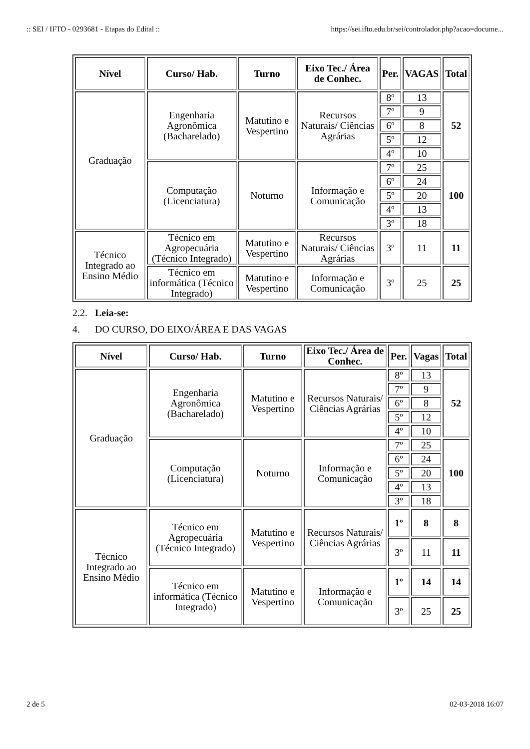:: SEI / IFTO - 0293681 - Etapas do Edital :: https://sei.ifto.edu.br/sei/controlador.php?acao=docume...
| Nível | Curso/ Hab. | Turno | Eixo Tec./ Área de Conhec. | Per. | VAGAS | Total |
| --- | --- | --- | --- | --- | --- | --- |
| Graduação | Engenharia Agronômica (Bacharelado) | Matutino e Vespertino | Recursos Naturais/ Ciências Agrárias | 8º | 13 | 52 |
| | | | | 7º | 9 | |
| | | | | 6º | 8 | |
| | | | | 5º | 12 | |
| | | | | 4º | 10 | |
| | Computação (Licenciatura) | Noturno | Informação e Comunicação | 7º | 25 | 100 |
| | | | | 6º | 24 | |
| | | | | 5º | 20 | |
| | | | | 4º | 13 | |
| | | | | 3º | 18 | |
| Técnico Integrado ao Ensino Médio | Técnico em Agropecuária (Técnico Integrado) | Matutino e Vespertino | Recursos Naturais/ Ciências Agrárias | 3º | 11 | 11 |
| | Técnico em informática (Técnico Integrado) | Matutino e Vespertino | Informação e Comunicação | 3º | 25 | 25 |
2.2. Leia-se:
4. DO CURSO, DO EIXO/ÁREA E DAS VAGAS
| Nível | Curso/ Hab. | Turno | Eixo Tec./ Área de Conhec. | Per. | Vagas | Total |
| --- | --- | --- | --- | --- | --- | --- |
| Graduação | Engenharia Agronômica (Bacharelado) | Matutino e Vespertino | Recursos Naturais/ Ciências Agrárias | 8º | 13 | 52 |
| | | | | 7º | 9 | |
| | | | | 6º | 8 | |
| | | | | 5º | 12 | |
| | | | | 4º | 10 | |
| | Computação (Licenciatura) | Noturno | Informação e Comunicação | 7º | 25 | 100 |
| | | | | 6º | 24 | |
| | | | | 5º | 20 | |
| | | | | 4º | 13 | |
| | | | | 3º | 18 | |
| Técnico Integrado ao Ensino Médio | Técnico em Agropecuária (Técnico Integrado) | Matutino e Vespertino | Recursos Naturais/ Ciências Agrárias | 1º | 8 | 8 |
| | | | | 3º | 11 | 11 |
| | Técnico em informática (Técnico Integrado) | Matutino e Vespertino | Informação e Comunicação | 1º | 14 | 14 |
| | | | | 3º | 25 | 25 |
2 de 5 02-03-2018 16:07